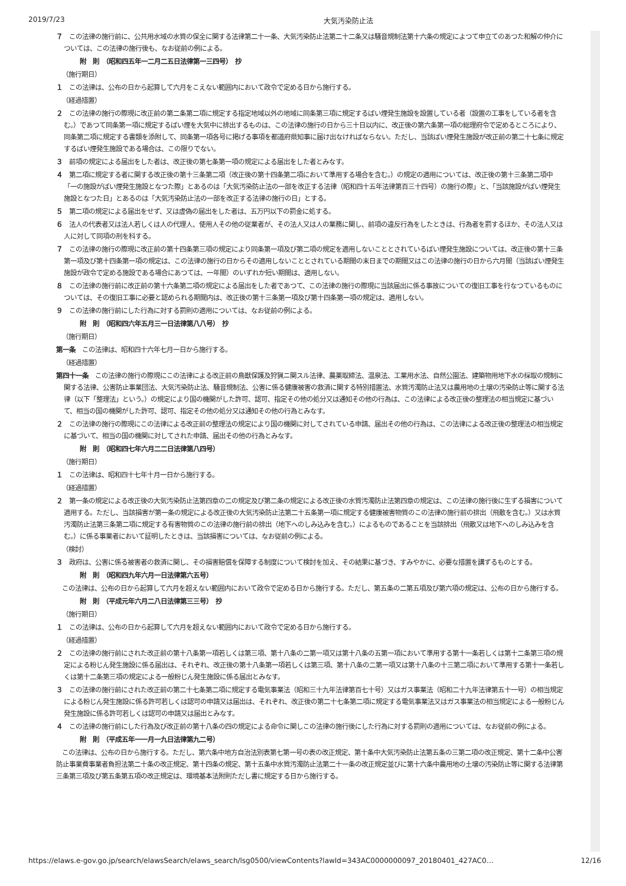2019/7/23 大気汚染防止法
７　この法律の施行前に、公共用水域の水質の保全に関する法律第二十一条、大気汚染防止法第二十二条又は騒音規制法第十六条の規定によつて申立てのあつた和解の仲介については、この法律の施行後も、なお従前の例による。
附　則　（昭和四五年一二月二五日法律第一三四号）　抄
（施行期日）
１　この法律は、公布の日から起算して六月をこえない範囲内において政令で定める日から施行する。
（経過措置）
２　この法律の施行の際現に改正前の第二条第二項に規定する指定地域以外の地域に同条第三項に規定するばい煙発生施設を設置している者（設置の工事をしている者を含む。）であつて同条第一項に規定するばい煙を大気中に排出するものは、この法律の施行の日から三十日以内に、改正後の第六条第一項の総理府令で定めるところにより、同条第二項に規定する書類を添附して、同条第一項各号に掲げる事項を都道府県知事に届け出なければならない。ただし、当該ばい煙発生施設が改正前の第二十七条に規定するばい煙発生施設である場合は、この限りでない。
３　前項の規定による届出をした者は、改正後の第七条第一項の規定による届出をした者とみなす。
４　第二項に規定する者に関する改正後の第十三条第二項（改正後の第十四条第二項において準用する場合を含む。）の規定の適用については、改正後の第十三条第二項中「一の施設がばい煙発生施設となつた際」とあるのは「大気汚染防止法の一部を改正する法律（昭和四十五年法律第百三十四号）の施行の際」と、「当該施設がばい煙発生施設となつた日」とあるのは「大気汚染防止法の一部を改正する法律の施行の日」とする。
５　第二項の規定による届出をせず、又は虚偽の届出をした者は、五万円以下の罰金に処する。
６　法人の代表者又は法人若しくは人の代理人、使用人その他の従業者が、その法人又は人の業務に関し、前項の違反行為をしたときは、行為者を罰するほか、その法人又は人に対して同項の刑を科する。
７　この法律の施行の際現に改正前の第十四条第三項の規定により同条第一項及び第二項の規定を適用しないこととされているばい煙発生施設については、改正後の第十三条第一項及び第十四条第一項の規定は、この法律の施行の日からその適用しないこととされている期間の末日までの期間又はこの法律の施行の日から六月間（当該ばい煙発生施設が政令で定める施設である場合にあつては、一年間）のいずれか短い期間は、適用しない。
８　この法律の施行前に改正前の第十六条第二項の規定による届出をした者であつて、この法律の施行の際現に当該届出に係る事故についての復旧工事を行なつているものについては、その復旧工事に必要と認められる期間内は、改正後の第十三条第一項及び第十四条第一項の規定は、適用しない。
９　この法律の施行前にした行為に対する罰則の適用については、なお従前の例による。
附　則　（昭和四六年五月三一日法律第八八号）　抄
（施行期日）
第一条　この法律は、昭和四十六年七月一日から施行する。
（経過措置）
第四十一条　この法律の施行の際現にこの法律による改正前の鳥獣保護及狩猟ニ関スル法律、農薬取締法、温泉法、工業用水法、自然公園法、建築物用地下水の採取の規制に関する法律、公害防止事業団法、大気汚染防止法、騒音規制法、公害に係る健康被害の救済に関する特別措置法、水質汚濁防止法又は農用地の土壌の汚染防止等に関する法律（以下「整理法」という。）の規定により国の機関がした許可、認可、指定その他の処分又は通知その他の行為は、この法律による改正後の整理法の相当規定に基づいて、相当の国の機関がした許可、認可、指定その他の処分又は通知その他の行為とみなす。
２　この法律の施行の際現にこの法律による改正前の整理法の規定により国の機関に対してされている申請、届出その他の行為は、この法律による改正後の整理法の相当規定に基づいて、相当の国の機関に対してされた申請、届出その他の行為とみなす。
附　則　（昭和四七年六月二二日法律第八四号）
（施行期日）
１　この法律は、昭和四十七年十月一日から施行する。
（経過措置）
２　第一条の規定による改正後の大気汚染防止法第四章の二の規定及び第二条の規定による改正後の水質汚濁防止法第四章の規定は、この法律の施行後に生ずる損害について適用する。ただし、当該損害が第一条の規定による改正後の大気汚染防止法第二十五条第一項に規定する健康被害物質のこの法律の施行前の排出（飛散を含む。）又は水質汚濁防止法第三条第二項に規定する有害物質のこの法律の施行前の排出（地下へのしみ込みを含む。）によるものであることを当該排出（飛散又は地下へのしみ込みを含む。）に係る事業者において証明したときは、当該損害については、なお従前の例による。
（検討）
３　政府は、公害に係る被害者の救済に関し、その損害賠償を保障する制度について検討を加え、その結果に基づき、すみやかに、必要な措置を講ずるものとする。
附　則　（昭和四九年六月一日法律第六五号）
この法律は、公布の日から起算して六月を超えない範囲内において政令で定める日から施行する。ただし、第五条の二第五項及び第六項の規定は、公布の日から施行する。
附　則　（平成元年六月二八日法律第三三号）　抄
（施行期日）
１　この法律は、公布の日から起算して六月を超えない範囲内において政令で定める日から施行する。
（経過措置）
２　この法律の施行前にされた改正前の第十八条第一項若しくは第三項、第十八条の二第一項又は第十八条の五第一項において準用する第十一条若しくは第十二条第三項の規定による粉じん発生施設に係る届出は、それぞれ、改正後の第十八条第一項若しくは第三項、第十八条の二第一項又は第十八条の十三第二項において準用する第十一条若しくは第十二条第三項の規定による一般粉じん発生施設に係る届出とみなす。
３　この法律の施行前にされた改正前の第二十七条第二項に規定する電気事業法（昭和三十九年法律第百七十号）又はガス事業法（昭和二十九年法律第五十一号）の相当規定による粉じん発生施設に係る許可若しくは認可の申請又は届出は、それぞれ、改正後の第二十七条第二項に規定する電気事業法又はガス事業法の相当規定による一般粉じん発生施設に係る許可若しくは認可の申請又は届出とみなす。
４　この法律の施行前にした行為及び改正前の第十八条の四の規定による命令に関しこの法律の施行後にした行為に対する罰則の適用については、なお従前の例による。
附　則　（平成五年一一月一九日法律第九二号）
この法律は、公布の日から施行する。ただし、第六条中地方自治法別表第七第一号の表の改正規定、第十条中大気汚染防止法第五条の三第二項の改正規定、第十二条中公害防止事業費事業者負担法第二十条の改正規定、第十四条の規定、第十五条中水質汚濁防止法第二十一条の改正規定並びに第十六条中農用地の土壌の汚染防止等に関する法律第三条第三項及び第五条第五項の改正規定は、環境基本法附則ただし書に規定する日から施行する。
https://elaws.e-gov.go.jp/search/elawsSearch/elaws_search/lsg0500/viewContents?lawId=343AC0000000097_20180401_427AC0… 12/16